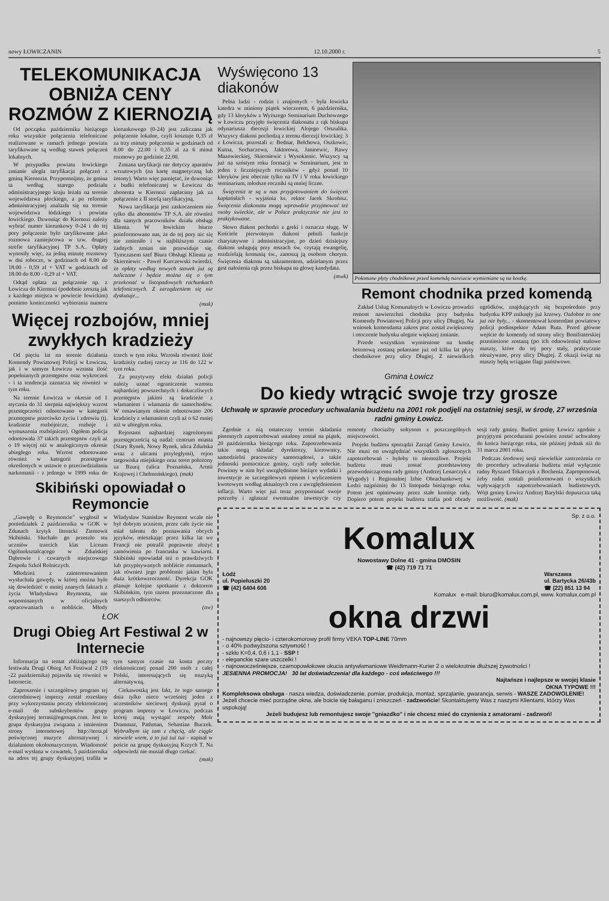nowy ŁOWICZANIN 12.10.2000 r. 5
TELEKOMUNIKACJA OBNIŻA CENY ROZMÓW Z KIERNOZIĄ
Od początku października bieżącego roku wszystkie połączenia telefoniczne realizowane w ramach jednego powiatu taryfikowane są według stawek połączeń lokalnych.
W przypadku powiatu łowickiego zmianie uległa taryfikacja połączeń z gminą Kiernozia. Przypomnijmy, że gmina ta według starego podziału administracyjnego kraju leżała na terenie województwa płockiego, a po reformie administracyjnej znalazła się na terenie województwa łódzkiego i powiatu łowickiego. Dzwoniąc do Kiernozi należy wybrać numer kierunkowy 0-24 i do tej pory połączenie było taryfikowane jako rozmowa zamiejscowa w tzw. drugiej strefie taryfikacyjnej TP S.A.. Opłaty wynosiły więc, za jedną minutę rozmowy w dni robocze, w godzinach od 8.00 do 18.00 - 0,59 zł + VAT w godzinach od 18.00 do 8.00 - 0,29 zł + VAT.
Odtąd opłata za połączenie np. z Łowicza do Kiernozi (podobnie zresztą jak z każdego miejsca w powiecie łowickim) pomimo konieczności wybierania numeru kierunkowego (0-24) jest zaliczana jak połączenie lokalne, czyli kosztuje 0,35 zł za trzy minuty połączenia w godzinach od 8.00 do 22.00 i 0,35 zł za 6 minut rozmowy po godzinie 22.00.
Zmiana taryfikacji nie dotyczy aparatów wrzutowych (na kartę magnetyczną lub żetony). Warto więc pamiętać, że dzwoniąc z budki telefonicznej w Łowiczu do abonenta w Kiernozi zapłacimy jak za połączenie z II strefą taryfikacyjną.
Nowa taryfikacja jest zaskoczeniem nie tylko dla abonentów TP S.A. ale również dla samych pracowników działu obsługi klienta. W łowickim biurze poinformowano nas, że do tej pory nic się nie zmieniło i w najbliższym czasie żadnych zmian nie przewiduje się. Tymczasem szef Biura Obsługi Klienta ze Skierniewic - Paweł Kurczewski twierdzi, że opłaty według nowych stawek już są naliczane i będzie można się o tym przekonać w listopadowych rachunkach telefonicznych. Z zarządzeniem się nie dyskutuje...
(mak)
Więcej rozbojów, mniej zwykłych kradzieży
Od pięciu lat na terenie działania Komendy Powiatowej Policji w Łowiczu, jak i w samym Łowiczu wzrasta ilość popełnianych przestępstw oraz wykroczeń - i ta tendencja zaznacza się również w tym roku.
Na terenie Łowicza w okresie od 1 stycznia do 31 sierpnia największy wzrost przestępczości odnotowano w kategorii przestępstw przeciwko życiu i zdrowiu (tj. kradzieże rozbójnicze, rozboje i wymuszenia rozbójnicze). Ogółem policja odnotowała 37 takich przestępstw czyli aż o 19 więcej niż w analogicznym okresie ubiegłego roku. Wzrost odnotowano również w kategorii przestępstw określonych w ustawie o przeciwdziałaniu narkomanii - z jednego w 1999 roku do trzech w tym roku. Wzrosła również ilość kradzieży cudzej rzeczy ze 116 do 122 w tym roku.
Za pozytywny efekt działań policji należy uznać ograniczenie wzrostu najbardziej powszechnych i dokuczliwych przestępstw jakimi są kradzieże z włamaniem i włamania do samochodów. W omawianym okresie odnotowano 206 kradzieży z włamaniem czyli aż o 62 mniej niż w ubiegłym roku.
Rejonami najbardziej zagrożonymi przestępczością są nadal: centrum miasta (Stary Rynek, Nowy Rynek, ulica Zduńska wraz z ulicami przyległymi), rejon targowiska miejskiego oraz teren położony za Bzurą (ulica Poznańska, Armii Krajowej i Chełmońskiego). (mak)
Skibiński opowiadał o Reymoncie
„Gawędę o Reymoncie" wygłosił w poniedziałek 2 października w GOK w Zdunach krytyk literacki Ziemowit Skibiński. Słuchało go przeszło stu uczniów trzecich klas Liceum Ogólnokształcącego w Zduńskiej Dąbrowie i czwartych miejscowego Zespołu Szkół Rolniczych.
Młodzież z zainteresowaniem wysłuchała gawędy, w której można było się dowiedzieć o mniej znanych faktach z życia Władysława Reymonta, nie wspominanych w oficjalnych opracowaniach o nobliście. Młody Władysław Stanisław Reymont wcale nie był dobrym uczniem, przez całe życie nie miał talentu do poznawania obcych języków, mieszkając przez kilka lat we Francji nie potrafił poprawnie złożyć zamówienia po francusku w kawiarni. Skibiński opowiadał też o prawdziwych lub przypisywanych nobliście romansach, jak również jego problemie jakim była duża krótkowzroczność. Dyrekcja GOK planuje kolejne spotkanie z doktorem Skibińskim, tym razem przeznaczone dla starszych odbiorców.
(aw)
ŁOK
Drugi Obieg Art Festiwal 2 w Internecie
Informacja na temat zbliżającego się festiwalu Drugi Obieg Art Festiwal 2 (19 -22 października) pojawiła się również w Internecie.
Zaproszenie i szczegółowy program tej czterodniowej imprezy został rozesłany przy wykorzystaniu poczty elektronicznej e-mail do subskrybentów grupy dyskusyjnej terrasi@egroups.com. Jest to grupa dyskusyjna związana z istnieniem strony internetowej http://terra.pl poświęconej muzyce alternatywnej i działaniom okołomuzycznym. Wiadomość e-mail wysłana w czwartek, 5 października na adres tej grupy dyskusyjnej trafiła w tym samym czasie na konta poczty elektronicznej ponad 200 osób z całej Polski, interesujących się muzyką alternatywną.
Ciekawostką jest fakt, że tego samego dnia tylko nieco wcześniej jeden z uczestników sieciowej dyskusji pytał o program imprezy w Łowiczu, podczas której mają wystąpić zespoły Molr Drammaz, Pathman, Sebastian Buczek. Wybrałbym się tam z chęcią, ale ciągle niewiele wiem, a to już tuż tuż - napisał w poście na grupę dyskusyjną Krzych T. Na odpowiedź nie musiał długo czekać.
(mak)
Wyświęcono 13 diakonów
Pełna ludzi - rodzin i znajomych - była łowicka katedra w miniony piątek wieczorem, 6 października, gdy 13 kleryków z Wyższego Seminarium Duchownego w Łowiczu przyjęło święcenia diakonatu z rąk biskupa odynariusza diecezji łowickiej Alojego Orszulika. Wszyscy diakoni pochodzą z terenu diecezji łowickiej: 3 z Łowicza, pozostali z: Bednar, Bełchowa, Oszkowic, Kutna, Sochaczewa, Jaktorowa, Janinewic, Rawy Mazowieckiej, Skierniewic i Wysokienic. Wszyscy są już na szóstym roku formacji w Seminarium, jest to jeden z liczniejszych roczników - gdyż ponad 10 kleryków jest obecnie tylko na IV i V roku łowickiego seminarium, młodsze roczniki są mniej liczne.
Święcenia te są u nas przygotowaniem do święceń kapłańskich - wyjaśnia ks. rektor Jacek Skrobisz. Święcenia diakonatu mogą wprawdzie przyjmować też osoby świeckie, ale w Polsce praktycznie nie jest to praktykowane.
Słowo diakon pochodzi z greki i oznacza sługę. W Kościele pierwotnym diakoni pełnili funkcje charytatywne i administracyjne, po dzień dzisiejszy diakoni usługują przy mszach św, czytają ewangelię, rozdzielają komunią św., zanoszą ją osobom chorym. Święcenia diakonu są sakramentem, udzielanym przez gest nałożenia rąk przez biskupa na głowę kandydata.
(mwk)
Połamane płyty chodnikowe przed komendą nareszcie wymieniane są na kostkę.
Remont chodnika przed komendą
Zakład Usług Komunalnych w Łowiczu prowadzi remont nawierzchni chodnika przy budynku Komendy Powiatowej Policji przy ulicy Długiej. Na wniosek komendanta zakres prac został zwiększony i otoczenie budynku ulegnie większej zmianie.
Przede wszystkim wymienione na kostkę betonową zostaną połamane już od kilku lat płyty chodnikowe przy ulicy Długiej. Z niewielkich ogródków, znajdujących się bezpośrednio przy budynku KPP zniknęły już krzewy. Ozdobne to one już nie były... - skomentował komendant powiatowy policji podinspektor Adam Ruta. Przed główne wejście do komendy od strony ulicy Bonifraterskiej przeniesione zostaną (po ich odnowieniu) stalowe maszty, które do tej pory stały, praktycznie nieużywane, przy ulicy Długiej. Z okazji świąt na maszty będą wciągane flagi państwowe.
Gmina Łowicz
Do kiedy wtrącić swoje trzy grosze
Uchwałę w sprawie procedury uchwalania budżetu na 2001 rok podjęli na ostatniej sesji, w środę, 27 września radni gminy Łowicz.
Zgodnie z nią ostateczny termin składania pisemnych zapotrzebowań ustalony został na piątek, 20 października bieżącego roku. Zapotrzebowania takie mogą składać dyrektorzy, kierownicy, samodzielni pracownicy samorządowi, a także jednostki pomocnicze gminy, czyli rady sołeckie. Powinny w nim być uwzględnione bieżące wydatki i inwestycje ze szczegółowym opisem i wyliczeniem kwotowym według aktualnych cen z uwzględnieniem inflacji. Warto więc już teraz przypominać swoje potrzeby i zgłaszać ewentualne inwestycje czy remonty chociażby sołtysom z poszczególnych miejscowości.
Projekt budżetu sporządzi Zarząd Gminy Łowicz. Nie musi on uwzględniać wszystkich zgłoszonych zapotrzebowań - byłoby to niemożliwe. Projekt budżetu musi zostać przedstawiony przewodniczącemu rady gminy (Andrzej Lenarczyk z Wygody) i Regionalnej Izbie Obrachunkowej w Łodzi najpóźniej do 15 listopada bieżącego roku. Potem jest opiniowany przez stałe komisje rady. Dopiero potem projekt budżetu trafia pod obrady sesji rady gminy. Budżet gminy Łowicz zgodnie z przyjętymi procedurami powinien zostać uchwalony do końca bieżącego roku, nie później jednak niż do 31 marca 2001 roku.
Podczas środowej sesji niewielkie zastrzeżenia co do procedury uchwalania budżetu miał wyłącznie radny Ryszard Tokarczyk z Bochenia. Zaproponował, żeby radni zostali poinformowani o wszystkich wpływających zapotrzebowaniach budżetowych. Wójt gminy Łowicz Andrzej Barylski dopuszcza taką możliwość. (mak)
Sp. z o.o.
Komalux
Nowostawy Dolne 41 - gmina DMOSIN
☎ (42) 719 71 71
Łódź
ul. Popiełuszki 20
☎ (42) 6404 606 Warszawa
ul. Bartycka 26/43b
☎ (22) 851 13 94
Komalux e-mail: biuro@komalux.com.pl, www. komalux.com.pl
okna drzwi
- najnowszy pięcio- i czterokomorowy profil firmy VEKA TOP-LINE 70mm
- o 40% podwyższona sztywność !
- szkło K=0,4, 0,6 i 1,1 - SSP !
- eleganckie szare uszczelki !
- najnowocześniejsze, czarnopowłokowe okucia antywłamaniowe Weidtmann-Kurier 2 o wielokrotnie dłuższej żywotności !
JESIENNA PROMOCJA! 30 lat doświadczenia! dla każdego - coś właściwego !!!
Najtańsze i najlepsze w swojej klasie
OKNA TYPOWE !!!
Kompleksowa obsługa - nasza wiedza, doświadczenie, pomiar, produkcja, montaż, sprzątanie, gwarancja, serwis - WASZE ZADOWOLENIE!
Jeżeli chcecie mieć porządne okna, ale boicie się bałaganu i zniszczeń - zadzwońcie! Skontaktujemy Was z naszymi Klientami, którzy Was uspokoją!
Jeżeli budujesz lub remontujesz swoje "gniazdko" i nie chcesz mieć do czynienia z amatorami - zadzwoń!